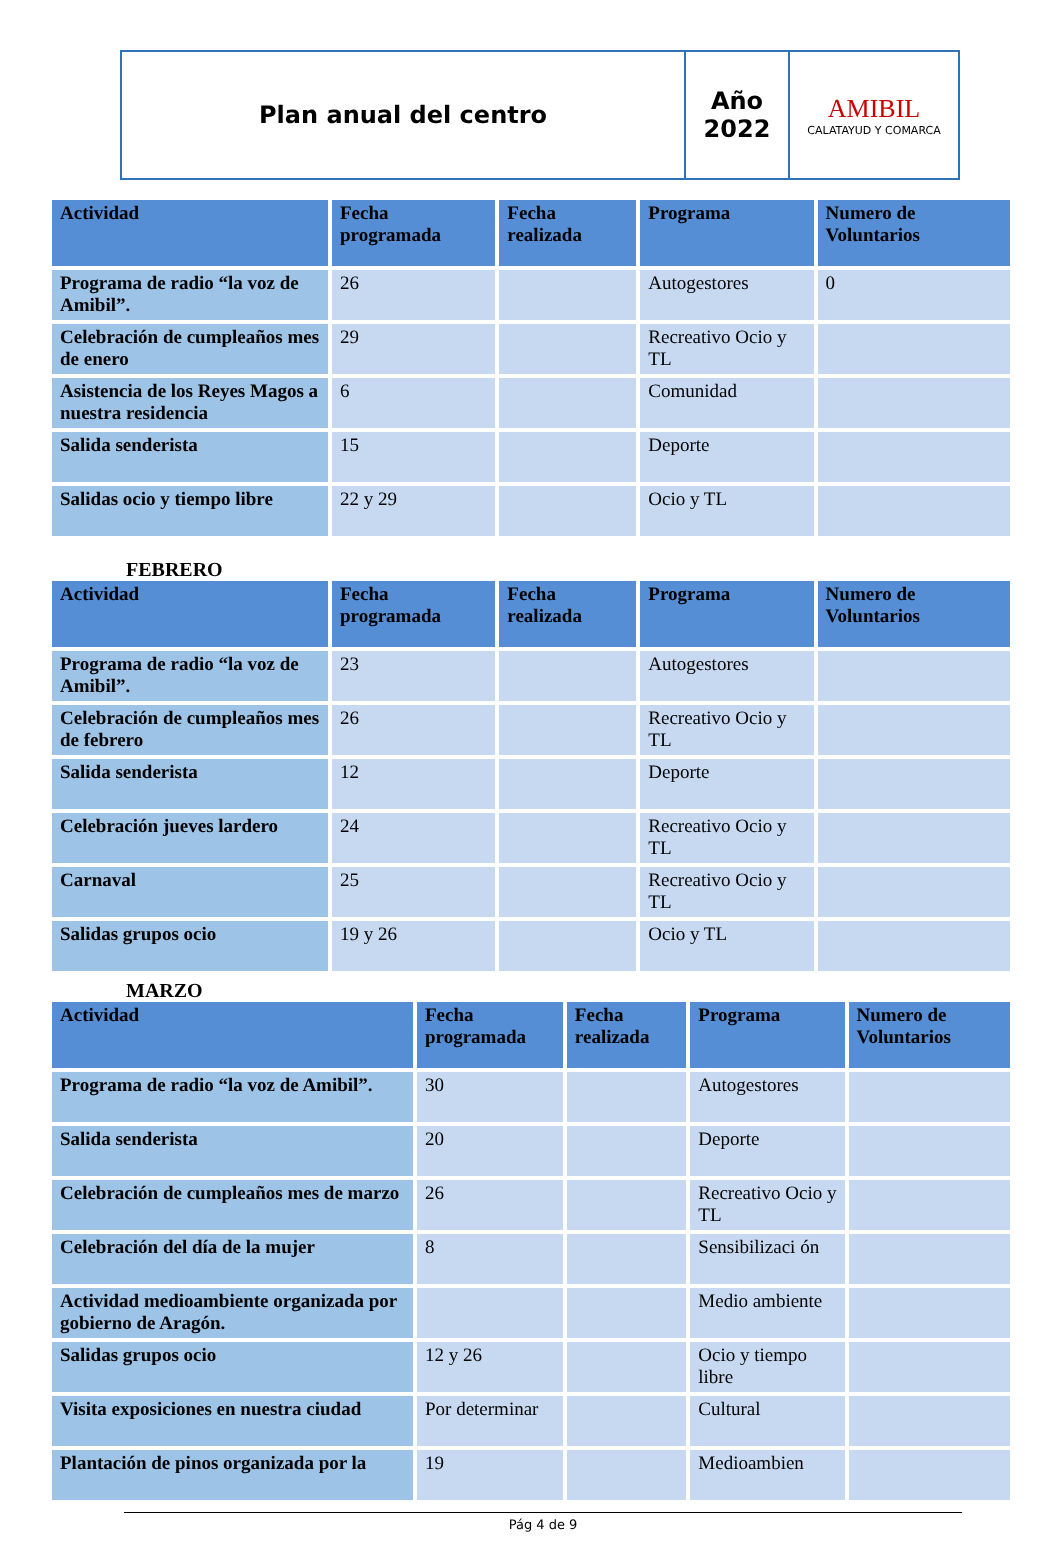| Plan anual del centro | Año 2022 | AMIBIL CALATAYUD Y COMARCA |
| Actividad | Fecha programada | Fecha realizada | Programa | Numero de Voluntarios |
| --- | --- | --- | --- | --- |
| Programa de radio “la voz de Amibil”. | 26 | | Autogestores | 0 |
| Celebración de cumpleaños mes de enero | 29 | | Recreativo Ocio y TL | |
| Asistencia de los Reyes Magos a nuestra residencia | 6 | | Comunidad | |
| Salida senderista | 15 | | Deporte | |
| Salidas ocio y tiempo libre | 22 y 29 | | Ocio y TL | |
FEBRERO
| Actividad | Fecha programada | Fecha realizada | Programa | Numero de Voluntarios |
| --- | --- | --- | --- | --- |
| Programa de radio “la voz de Amibil”. | 23 | | Autogestores | |
| Celebración de cumpleaños mes de febrero | 26 | | Recreativo Ocio y TL | |
| Salida senderista | 12 | | Deporte | |
| Celebración jueves lardero | 24 | | Recreativo Ocio y TL | |
| Carnaval | 25 | | Recreativo Ocio y TL | |
| Salidas grupos ocio | 19 y 26 | | Ocio y TL | |
MARZO
| Actividad | Fecha programada | Fecha realizada | Programa | Numero de Voluntarios |
| --- | --- | --- | --- | --- |
| Programa de radio “la voz de Amibil”. | 30 | | Autogestores | |
| Salida senderista | 20 | | Deporte | |
| Celebración de cumpleaños mes de marzo | 26 | | Recreativo Ocio y TL | |
| Celebración del día de la mujer | 8 | | Sensibilizaci ón | |
| Actividad medioambiente organizada por gobierno de Aragón. | | | Medio ambiente | |
| Salidas grupos ocio | 12 y 26 | | Ocio y tiempo libre | |
| Visita exposiciones en nuestra ciudad | Por determinar | | Cultural | |
| Plantación de pinos organizada por la | 19 | | Medioambien | |
Pág 4 de 9